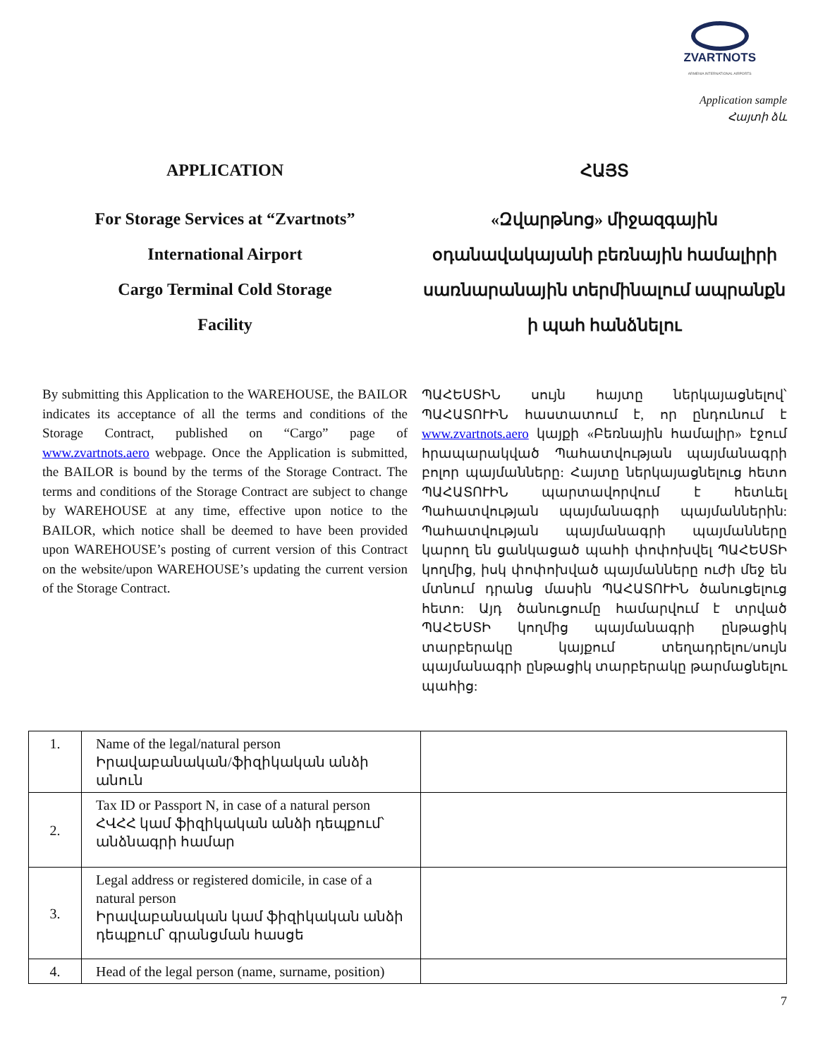ZVARTNOTS
ARMENIA INTERNATIONAL AIRPORTS
Application sample
Հայտի ձև
APPLICATION
For Storage Services at “Zvartnots”
International Airport
Cargo Terminal Cold Storage
Facility
By submitting this Application to the WAREHOUSE, the BAILOR indicates its acceptance of all the terms and conditions of the Storage Contract, published on “Cargo” page of www.zvartnots.aero webpage. Once the Application is submitted, the BAILOR is bound by the terms of the Storage Contract. The terms and conditions of the Storage Contract are subject to change by WAREHOUSE at any time, effective upon notice to the BAILOR, which notice shall be deemed to have been provided upon WAREHOUSE’s posting of current version of this Contract on the website/upon WAREHOUSE’s updating the current version of the Storage Contract.
ՀԱՅՏ
«Զվարթնոց» միջազգային
օդանավակայանի բեռնային համալիրի
սառնարանային տերմինալում ապրանքն
ի պահ հանձնելու
ՊԱՀԵՍՏԻՆ սույն հայտը ներկայացնելով՝ ՊԱՀԱՏՈՒԻՆ հաստատում է, որ ընդունում է www.zvartnots.aero կայքի «Բեռնային համալիր» էջում հրապարակված Պահատվության պայմանագրի բոլոր պայմանները: Հայտը ներկայացնելուց հետո ՊԱՀԱՏՈՒԻՆ պարտավորվում է հետևել Պահատվության պայմանագրի պայմաններին: Պահատվության պայմանագրի պայմանները կարող են ցանկացած պահի փոփոխվել ՊԱՀԵՍՏԻ կողմից, իսկ փոփոխված պայմանները ուժի մեջ են մտնում դրանց մասին ՊԱՀԱՏՈՒԻՆ ծանուցելուց հետո: Այդ ծանուցումը համարվում է տրված ՊԱՀԵՍՏԻ կողմից պայմանագրի ընթացիկ տարբերակը կայքում տեղադրելու/սույն պայմանագրի ընթացիկ տարբերակը թարմացնելու պահից:
| 1. | Name of the legal/natural person Իրավաբանական/ֆիզիկական անձի անուն | |
| 2. | Tax ID or Passport N, in case of a natural person ՀՎՀՀ կամ ֆիզիկական անձի դեպքում՝ անձնագրի համար | |
| 3. | Legal address or registered domicile, in case of a natural person Իրավաբանական կամ ֆիզիկական անձի դեպքում՝ գրանցման հասցե | |
| 4. | Head of the legal person (name, surname, position) | |
7